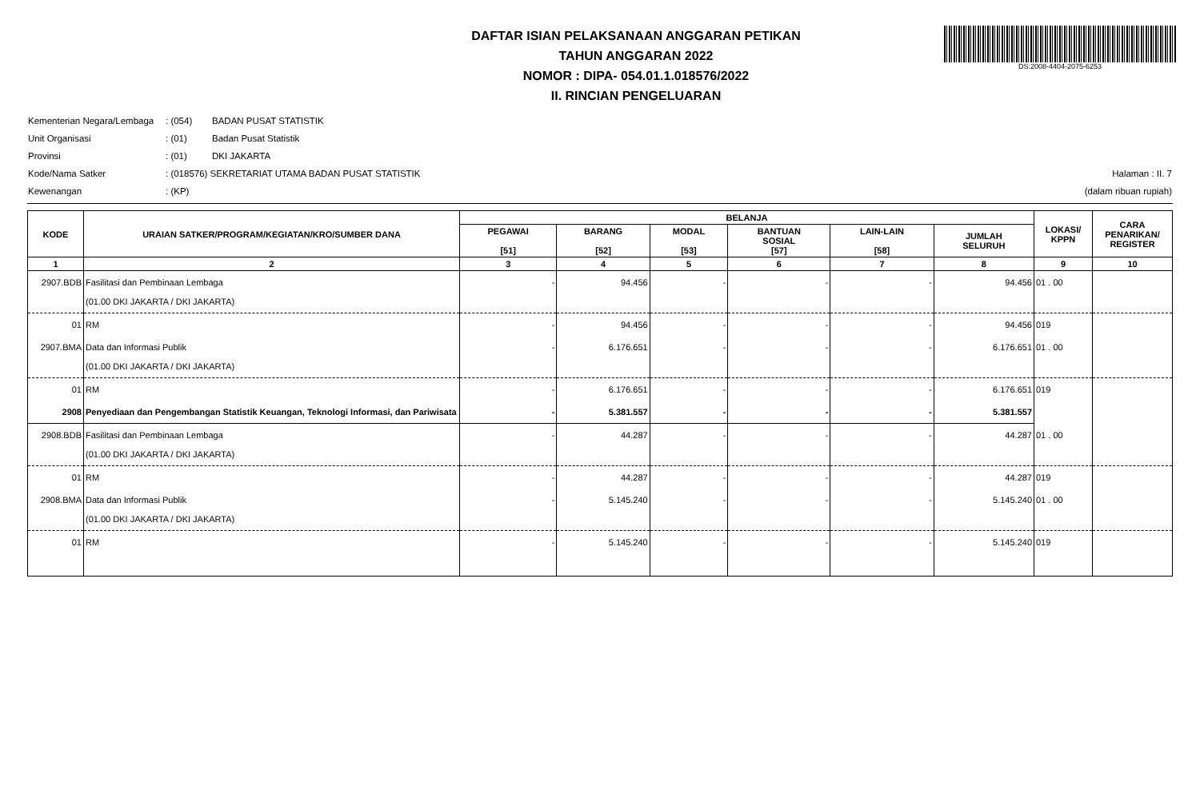DAFTAR ISIAN PELAKSANAAN ANGGARAN PETIKAN
TAHUN ANGGARAN 2022
NOMOR : DIPA- 054.01.1.018576/2022
II. RINCIAN PENGELUARAN
DS:2008-4404-2075-6253
Kementerian Negara/Lembaga: (054) BADAN PUSAT STATISTIK
Unit Organisasi: (01) Badan Pusat Statistik
Provinsi: (01) DKI JAKARTA
Kode/Nama Satker: (018576) SEKRETARIAT UTAMA BADAN PUSAT STATISTIK
Kewenangan: (KP)
Halaman : II. 7
(dalam ribuan rupiah)
| KODE | URAIAN SATKER/PROGRAM/KEGIATAN/KRO/SUMBER DANA | BELANJA | | | | | | LOKASI/ KPPN | CARA PENARIKAN/ REGISTER |
| --- | --- | --- | --- | --- | --- | --- | --- | --- | --- |
| | | PEGAWAI [51] | BARANG [52] | MODAL [53] | BANTUAN SOSIAL [57] | LAIN-LAIN [58] | JUMLAH SELURUH | | |
| 1 | 2 | 3 | 4 | 5 | 6 | 7 | 8 | 9 | 10 |
| 2907.BDB | Fasilitasi dan Pembinaan Lembaga (01.00 DKI JAKARTA / DKI JAKARTA) | - | 94.456 | - | - | - | 94.456 | 01 . 00 | |
| 01 | RM | - | 94.456 | - | - | - | 94.456 | 019 | |
| 2907.BMA | Data dan Informasi Publik (01.00 DKI JAKARTA / DKI JAKARTA) | - | 6.176.651 | - | - | - | 6.176.651 | 01 . 00 | |
| 01 | RM | - | 6.176.651 | - | - | - | 6.176.651 | 019 | |
| 2908 | Penyediaan dan Pengembangan Statistik Keuangan, Teknologi Informasi, dan Pariwisata | - | 5.381.557 | - | - | - | 5.381.557 | | |
| 2908.BDB | Fasilitasi dan Pembinaan Lembaga (01.00 DKI JAKARTA / DKI JAKARTA) | - | 44.287 | - | - | - | 44.287 | 01 . 00 | |
| 01 | RM | - | 44.287 | - | - | - | 44.287 | 019 | |
| 2908.BMA | Data dan Informasi Publik (01.00 DKI JAKARTA / DKI JAKARTA) | - | 5.145.240 | - | - | - | 5.145.240 | 01 . 00 | |
| 01 | RM | - | 5.145.240 | - | - | - | 5.145.240 | 019 | |